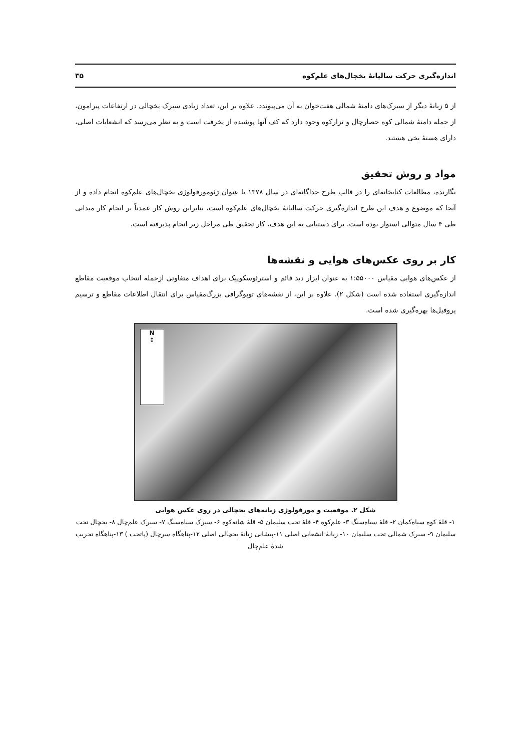اندازه‌گیری حرکت سالیانهٔ یخچال‌های علم‌کوه ۳۵
از ۵ زبانهٔ دیگر از سیرک‌های دامنهٔ شمالی هفت‌خوان به آن می‌پیوندد. علاوه بر این، تعداد زیادی سیرک یخچالی در ارتفاعات پیرامون، از جمله دامنهٔ شمالی کوه حصارچال و نزارکوه وجود دارد که کف آنها پوشیده از یخرفت است و به نظر می‌رسد که انشعابات اصلی، دارای هستهٔ یخی هستند.
مواد و روش تحقیق
نگارنده، مطالعات کتابخانه‌ای را در قالب طرح جداگانه‌ای در سال ۱۳۷۸ با عنوان ژئومورفولوژی یخچال‌های علم‌کوه انجام داده و از آنجا که موضوع و هدف این طرح اندازه‌گیری حرکت سالیانهٔ یخچال‌های علم‌کوه است، بنابراین روش کار عمدتاً بر انجام کار میدانی طی ۴ سال متوالی استوار بوده است. برای دستیابی به این هدف، کار تحقیق طی مراحل زیر انجام پذیرفته است.
کار بر روی عکس‌های هوایی و نقشه‌ها
از عکس‌های هوایی مقیاس ۱:۵۵۰۰۰ به عنوان ابزار دید قائم و استرئوسکوپیک برای اهداف متفاوتی ازجمله انتخاب موقعیت مقاطع اندازه‌گیری استفاده شده است (شکل ۲). علاوه بر این، از نقشه‌های توپوگرافی بزرگ‌مقیاس برای انتقال اطلاعات مقاطع و ترسیم پروفیل‌ها بهره‌گیری شده است.
N
↕
شکل ۲. موقعیت و مورفولوژی زبانه‌های یخچالی در روی عکس هوایی
۱- قلهٔ کوه سیاه‌کمان ۲- قلهٔ سیاه‌سنگ ۳- علم‌کوه ۴- قلهٔ تخت سلیمان ۵- قلهٔ شانه‌کوه ۶- سیرک سیاه‌سنگ ۷- سیرک علم‌چال ۸- یخچال تخت سلیمان ۹- سیرک شمالی تخت سلیمان ۱۰- زبانهٔ انشعابی اصلی ۱۱-پیشانی زبانهٔ یخچالی اصلی ۱۲-پناهگاه سرچال (پاتخت ) ۱۳-پناهگاه تخریب شدهٔ علم‌چال